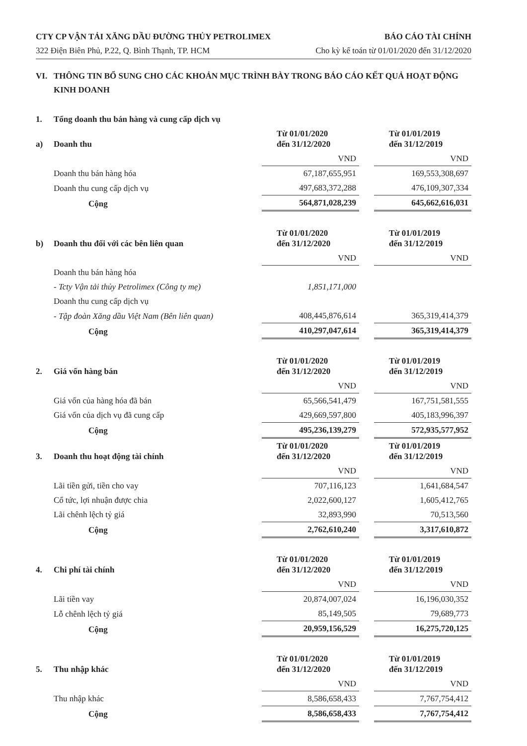CTY CP VẬN TẢI XĂNG DẦU ĐƯỜNG THỦY PETROLIMEX
322 Điện Biên Phủ, P.22, Q. Bình Thạnh, TP. HCM
BÁO CÁO TÀI CHÍNH
Cho kỳ kế toán từ 01/01/2020 đến 31/12/2020
VI. THÔNG TIN BỔ SUNG CHO CÁC KHOẢN MỤC TRÌNH BÀY TRONG BÁO CÁO KẾT QUẢ HOẠT ĐỘNG KINH DOANH
| 1. | Tổng doanh thu bán hàng và cung cấp dịch vụ | | | |
| a) | Doanh thu | Từ 01/01/2020 đến 31/12/2020 | | Từ 01/01/2019 đến 31/12/2019 |
| | | VND | | VND |
| | Doanh thu bán hàng hóa | 67,187,655,951 | | 169,553,308,697 |
| | Doanh thu cung cấp dịch vụ | 497,683,372,288 | | 476,109,307,334 |
| | Cộng | 564,871,028,239 | | 645,662,616,031 |
| b) | Doanh thu đối với các bên liên quan | Từ 01/01/2020 đến 31/12/2020 | | Từ 01/01/2019 đến 31/12/2019 |
| | | VND | | VND |
| | Doanh thu bán hàng hóa | | | |
| | - Tcty Vận tải thủy Petrolimex (Công ty mẹ) | 1,851,171,000 | | |
| | Doanh thu cung cấp dịch vụ | | | |
| | - Tập đoàn Xăng dầu Việt Nam (Bên liên quan) | 408,445,876,614 | | 365,319,414,379 |
| | Cộng | 410,297,047,614 | | 365,319,414,379 |
| 2. | Giá vốn hàng bán | Từ 01/01/2020 đến 31/12/2020 | | Từ 01/01/2019 đến 31/12/2019 |
| | | VND | | VND |
| | Giá vốn của hàng hóa đã bán | 65,566,541,479 | | 167,751,581,555 |
| | Giá vốn của dịch vụ đã cung cấp | 429,669,597,800 | | 405,183,996,397 |
| | Cộng | 495,236,139,279 | | 572,935,577,952 |
| 3. | Doanh thu hoạt động tài chính | Từ 01/01/2020 đến 31/12/2020 | | Từ 01/01/2019 đến 31/12/2019 |
| | | VND | | VND |
| | Lãi tiền gửi, tiền cho vay | 707,116,123 | | 1,641,684,547 |
| | Cổ tức, lợi nhuận được chia | 2,022,600,127 | | 1,605,412,765 |
| | Lãi chênh lệch tỷ giá | 32,893,990 | | 70,513,560 |
| | Cộng | 2,762,610,240 | | 3,317,610,872 |
| 4. | Chi phí tài chính | Từ 01/01/2020 đến 31/12/2020 | | Từ 01/01/2019 đến 31/12/2019 |
| | | VND | | VND |
| | Lãi tiền vay | 20,874,007,024 | | 16,196,030,352 |
| | Lỗ chênh lệch tỷ giá | 85,149,505 | | 79,689,773 |
| | Cộng | 20,959,156,529 | | 16,275,720,125 |
| 5. | Thu nhập khác | Từ 01/01/2020 đến 31/12/2020 | | Từ 01/01/2019 đến 31/12/2019 |
| | | VND | | VND |
| | Thu nhập khác | 8,586,658,433 | | 7,767,754,412 |
| | Cộng | 8,586,658,433 | | 7,767,754,412 |